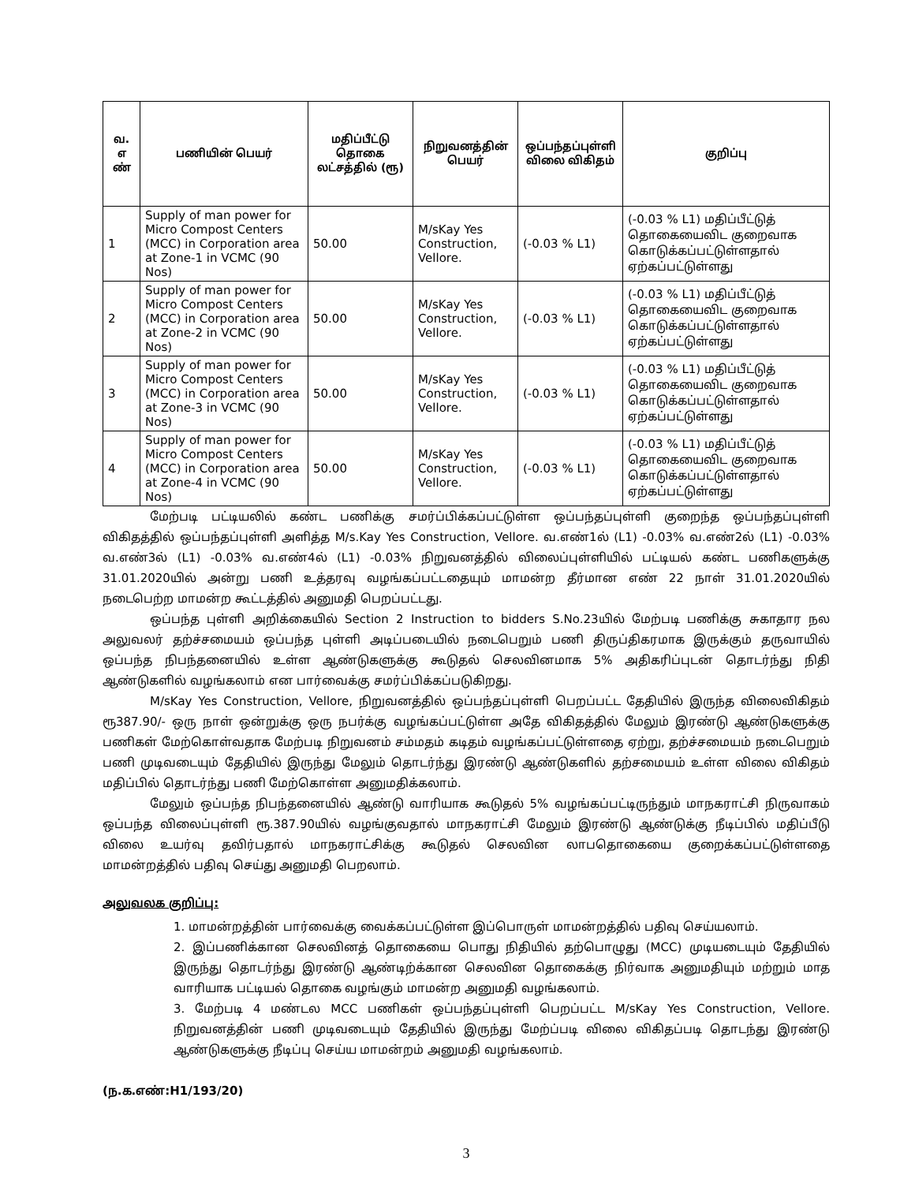| வ. எ ண் | பணியின் பெயர் | மதிப்பீட்டு தொகை லட்சத்தில் (ரூ) | நிறுவனத்தின் பெயர் | ஒப்பந்தப்புள்ளி விலை விகிதம் | குறிப்பு |
| --- | --- | --- | --- | --- | --- |
| 1 | Supply of man power for Micro Compost Centers (MCC) in Corporation area at Zone-1 in VCMC (90 Nos) | 50.00 | M/sKay Yes Construction, Vellore. | (-0.03 % L1) | (-0.03 % L1) மதிப்பீட்டுத் தொகையைவிட குறைவாக கொடுக்கப்பட்டுள்ளதால் ஏற்கப்பட்டுள்ளது |
| 2 | Supply of man power for Micro Compost Centers (MCC) in Corporation area at Zone-2 in VCMC (90 Nos) | 50.00 | M/sKay Yes Construction, Vellore. | (-0.03 % L1) | (-0.03 % L1) மதிப்பீட்டுத் தொகையைவிட குறைவாக கொடுக்கப்பட்டுள்ளதால் ஏற்கப்பட்டுள்ளது |
| 3 | Supply of man power for Micro Compost Centers (MCC) in Corporation area at Zone-3 in VCMC (90 Nos) | 50.00 | M/sKay Yes Construction, Vellore. | (-0.03 % L1) | (-0.03 % L1) மதிப்பீட்டுத் தொகையைவிட குறைவாக கொடுக்கப்பட்டுள்ளதால் ஏற்கப்பட்டுள்ளது |
| 4 | Supply of man power for Micro Compost Centers (MCC) in Corporation area at Zone-4 in VCMC (90 Nos) | 50.00 | M/sKay Yes Construction, Vellore. | (-0.03 % L1) | (-0.03 % L1) மதிப்பீட்டுத் தொகையைவிட குறைவாக கொடுக்கப்பட்டுள்ளதால் ஏற்கப்பட்டுள்ளது |
மேற்படி பட்டியலில் கண்ட பணிக்கு சமர்ப்பிக்கப்பட்டுள்ள ஒப்பந்தப்புள்ளி குறைந்த ஒப்பந்தப்புள்ளி விகிதத்தில் ஒப்பந்தப்புள்ளி அளித்த M/s.Kay Yes Construction, Vellore. வ.எண்1ல் (L1) -0.03% வ.எண்2ல் (L1) -0.03% வ.எண்3ல் (L1) -0.03% வ.எண்4ல் (L1) -0.03% நிறுவனத்தில் விலைப்புள்ளியில் பட்டியல் கண்ட பணிகளுக்கு 31.01.2020யில் அன்று பணி உத்தரவு வழங்கப்பட்டதையும் மாமன்ற தீர்மான எண் 22 நாள் 31.01.2020யில் நடைபெற்ற மாமன்ற கூட்டத்தில் அனுமதி பெறப்பட்டது.
ஒப்பந்த புள்ளி அறிக்கையில் Section 2 Instruction to bidders S.No.23யில் மேற்படி பணிக்கு சுகாதார நல அலுவலர் தற்ச்சமையம் ஒப்பந்த புள்ளி அடிப்படையில் நடைபெறும் பணி திருப்திகரமாக இருக்கும் தருவாயில் ஒப்பந்த நிபந்தனையில் உள்ள ஆண்டுகளுக்கு கூடுதல் செலவினமாக 5% அதிகரிப்புடன் தொடர்ந்து நிதி ஆண்டுகளில் வழங்கலாம் என பார்வைக்கு சமர்ப்பிக்கப்படுகிறது.
M/sKay Yes Construction, Vellore, நிறுவனத்தில் ஒப்பந்தப்புள்ளி பெறப்பட்ட தேதியில் இருந்த விலைவிகிதம் ரூ387.90/- ஒரு நாள் ஒன்றுக்கு ஒரு நபர்க்கு வழங்கப்பட்டுள்ள அதே விகிதத்தில் மேலும் இரண்டு ஆண்டுகளுக்கு பணிகள் மேற்கொள்வதாக மேற்படி நிறுவனம் சம்மதம் கடிதம் வழங்கப்பட்டுள்ளதை ஏற்று, தற்ச்சமையம் நடைபெறும் பணி முடிவடையும் தேதியில் இருந்து மேலும் தொடர்ந்து இரண்டு ஆண்டுகளில் தற்சமையம் உள்ள விலை விகிதம் மதிப்பில் தொடர்ந்து பணி மேற்கொள்ள அனுமதிக்கலாம்.
மேலும் ஒப்பந்த நிபந்தனையில் ஆண்டு வாரியாக கூடுதல் 5% வழங்கப்பட்டிருந்தும் மாநகராட்சி நிருவாகம் ஒப்பந்த விலைப்புள்ளி ரூ.387.90யில் வழங்குவதால் மாநகராட்சி மேலும் இரண்டு ஆண்டுக்கு நீடிப்பில் மதிப்பீடு விலை உயர்வு தவிர்பதால் மாநகராட்சிக்கு கூடுதல் செலவின லாபதொகையை குறைக்கப்பட்டுள்ளதை மாமன்றத்தில் பதிவு செய்து அனுமதி பெறலாம்.
அலுவலக குறிப்பு:
1. மாமன்றத்தின் பார்வைக்கு வைக்கப்பட்டுள்ள இப்பொருள் மாமன்றத்தில் பதிவு செய்யலாம்.
2. இப்பணிக்கான செலவினத் தொகையை பொது நிதியில் தற்பொழுது (MCC) முடியடையும் தேதியில் இருந்து தொடர்ந்து இரண்டு ஆண்டிற்க்கான செலவின தொகைக்கு நிர்வாக அனுமதியும் மற்றும் மாத வாரியாக பட்டியல் தொகை வழங்கும் மாமன்ற அனுமதி வழங்கலாம்.
3. மேற்படி 4 மண்டல MCC பணிகள் ஒப்பந்தப்புள்ளி பெறப்பட்ட M/sKay Yes Construction, Vellore. நிறுவனத்தின் பணி முடிவடையும் தேதியில் இருந்து மேற்ப்படி விலை விகிதப்படி தொடந்து இரண்டு ஆண்டுகளுக்கு நீடிப்பு செய்ய மாமன்றம் அனுமதி வழங்கலாம்.
(ந.க.எண்:H1/193/20)
3